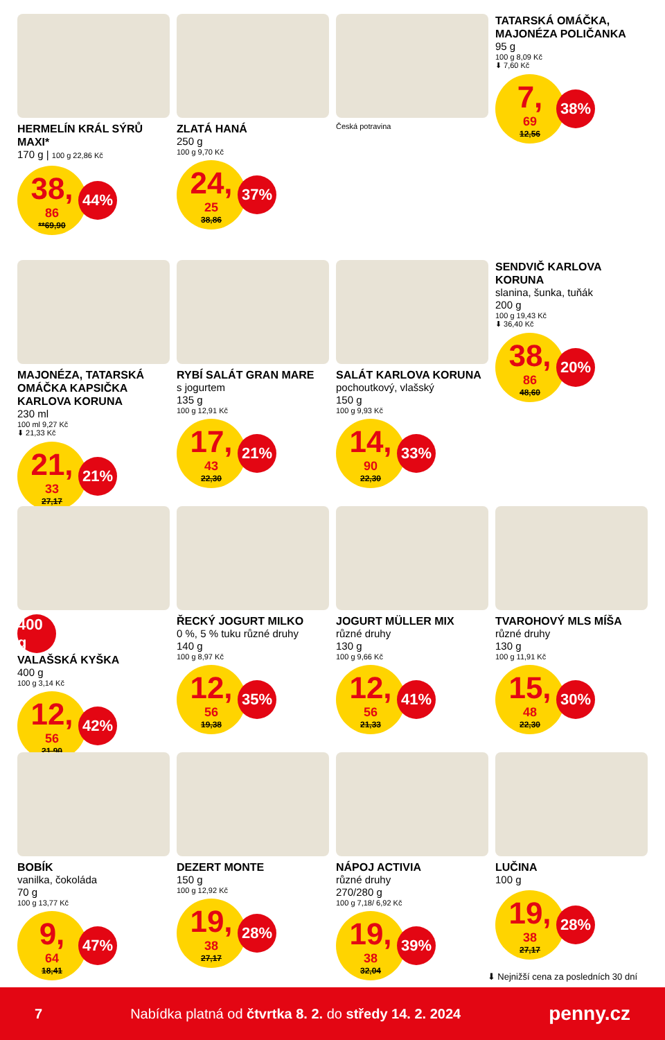HERMELÍN KRÁL SÝRŮ MAXI*
170 g | 100 g 22,86 Kč
38,<sup>86</sup>
**69,90
44%
ZLATÁ HANÁ
250 g
100 g 9,70 Kč
24,<sup>25</sup>
38,86
37%
Česká potravina
TATARSKÁ OMÁČKA, MAJONÉZA POLIČANKA
95 g
100 g 8,09 Kč
⬇ 7,60 Kč
7,<sup>69</sup>
12,56
38%
MAJONÉZA, TATARSKÁ OMÁČKA KAPSIČKA KARLOVA KORUNA
230 ml
100 ml 9,27 Kč
⬇ 21,33 Kč
21,<sup>33</sup>
27,17
21%
RYBÍ SALÁT GRAN MARE
s jogurtem
135 g
100 g 12,91 Kč
17,<sup>43</sup>
22,30
21%
SALÁT KARLOVA KORUNA
pochoutkový, vlašský
150 g
100 g 9,93 Kč
14,<sup>90</sup>
22,30
33%
SENDVIČ KARLOVA KORUNA
slanina, šunka, tuňák
200 g
100 g 19,43 Kč
⬇ 36,40 Kč
38,<sup>86</sup>
48,60
20%
400 g
VALAŠSKÁ KYŠKA
400 g
100 g 3,14 Kč
12,<sup>56</sup>
21,90
42%
ŘECKÝ JOGURT MILKO
0 %, 5 % tuku různé druhy
140 g
100 g 8,97 Kč
12,<sup>56</sup>
19,38
35%
JOGURT MÜLLER MIX
různé druhy
130 g
100 g 9,66 Kč
12,<sup>56</sup>
21,33
41%
TVAROHOVÝ MLS MÍŠA
různé druhy
130 g
100 g 11,91 Kč
15,<sup>48</sup>
22,30
30%
BOBÍK
vanilka, čokoláda
70 g
100 g 13,77 Kč
9,<sup>64</sup>
18,41
47%
DEZERT MONTE
150 g
100 g 12,92 Kč
19,<sup>38</sup>
27,17
28%
NÁPOJ ACTIVIA
různé druhy
270/280 g
100 g 7,18/ 6,92 Kč
19,<sup>38</sup>
32,04
39%
LUČINA
100 g
19,<sup>38</sup>
27,17
28%
⬇ Nejnižší cena za posledních 30 dní
7 Nabídka platná od čtvrtka 8. 2. do středy 14. 2. 2024 penny.cz